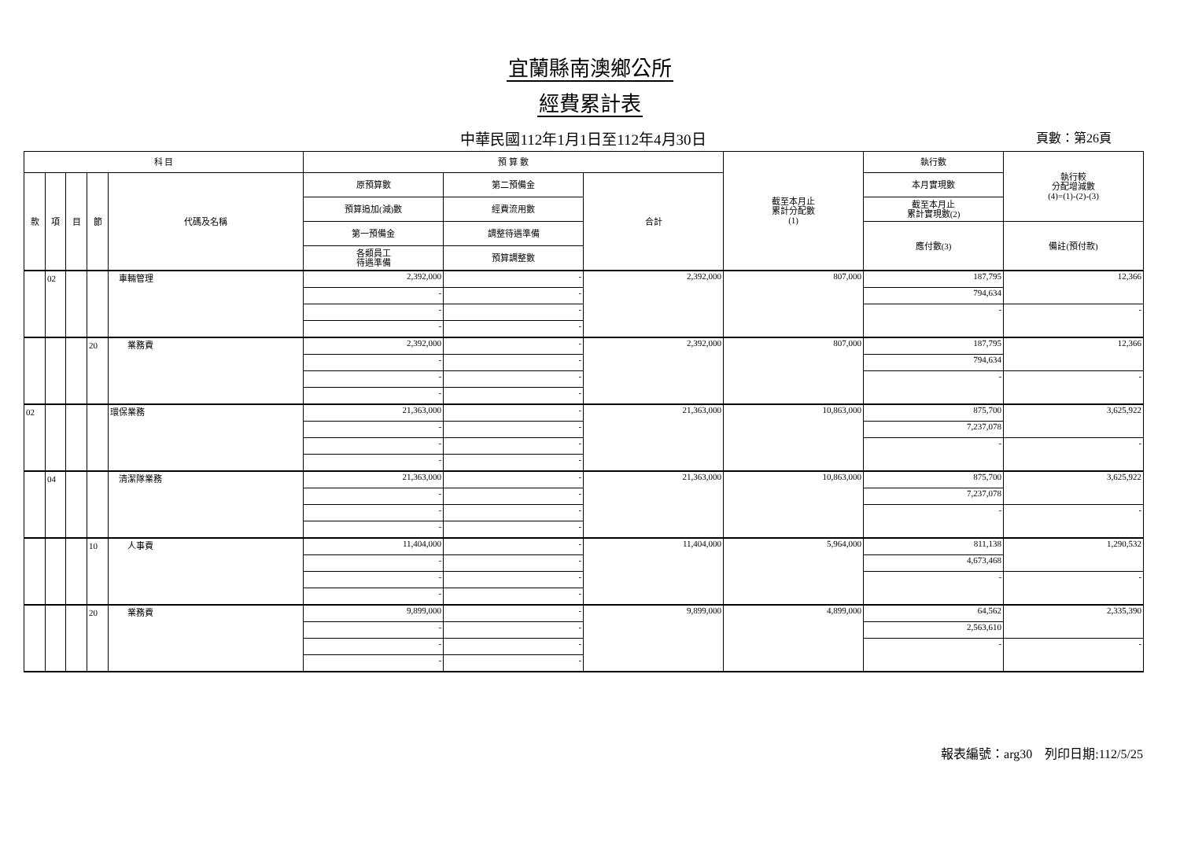宜蘭縣南澳鄉公所
經費累計表
中華民國112年1月1日至112年4月30日
頁數：第26頁
| 科 目 | | | | | 預 算 數 | | | 截至本月止 累計分配數 (1) | 執行數 | 執行較 分配增減數 (4)=(1)-(2)-(3) |
| --- | --- | --- | --- | --- | --- | --- | --- | --- | --- | --- |
| 款 | 項 | 目 | 節 | 代碼及名稱 | 原預算數 | 第二預備金 | 合計 | | 本月實現數 | |
| | | | | | 預算追加(減)數 | 經費流用數 | | | 截至本月止 累計實現數(2) | |
| | | | | | 第一預備金 | 調整待遇準備 | | | 應付數(3) | 備註(預付款) |
| | | | | | 各類員工 待遇準備 | 預算調整數 | | | | |
| | 02 | | | 車輛管理 | 2,392,000 | - | 2,392,000 | 807,000 | 187,795 | 12,366 |
| | | | | | - | - | | | 794,634 | |
| | | | | | - | - | | | - | - |
| | | | | | - | - | | | | |
| | | | 20 | 業務費 | 2,392,000 | - | 2,392,000 | 807,000 | 187,795 | 12,366 |
| | | | | | - | - | | | 794,634 | |
| | | | | | - | - | | | - | - |
| | | | | | - | - | | | | |
| 02 | | | | 環保業務 | 21,363,000 | - | 21,363,000 | 10,863,000 | 875,700 | 3,625,922 |
| | | | | | - | - | | | 7,237,078 | |
| | | | | | - | - | | | - | - |
| | | | | | - | - | | | | |
| | 04 | | | 清潔隊業務 | 21,363,000 | - | 21,363,000 | 10,863,000 | 875,700 | 3,625,922 |
| | | | | | - | - | | | 7,237,078 | |
| | | | | | - | - | | | - | - |
| | | | | | - | - | | | | |
| | | | 10 | 人事費 | 11,404,000 | - | 11,404,000 | 5,964,000 | 811,138 | 1,290,532 |
| | | | | | - | - | | | 4,673,468 | |
| | | | | | - | - | | | - | - |
| | | | | | - | - | | | | |
| | | | 20 | 業務費 | 9,899,000 | - | 9,899,000 | 4,899,000 | 64,562 | 2,335,390 |
| | | | | | - | - | | | 2,563,610 | |
| | | | | | - | - | | | - | - |
| | | | | | - | - | | | | |
報表編號：arg30　列印日期:112/5/25